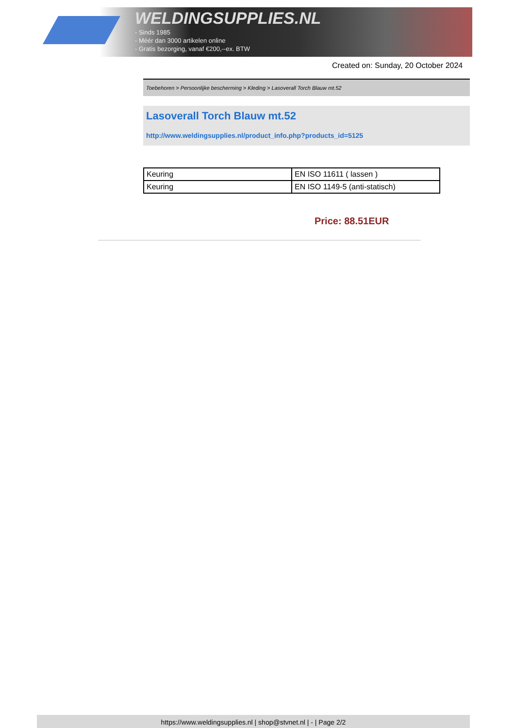WELDINGSUPPLIES.NL
- Sinds 1985
- Méér dan 3000 artikelen online
- Gratis bezorging, vanaf €200,--ex. BTW
Created on: Sunday, 20 October 2024
Toebehoren > Persoonlijke bescherming > Kleding > Lasoverall Torch Blauw mt.52
Lasoverall Torch Blauw mt.52
http://www.weldingsupplies.nl/product_info.php?products_id=5125
| Keuring | EN ISO 11611 ( lassen ) |
| Keuring | EN ISO 1149-5 (anti-statisch) |
Price: 88.51EUR
https://www.weldingsupplies.nl | shop@stvnet.nl | - | Page 2/2